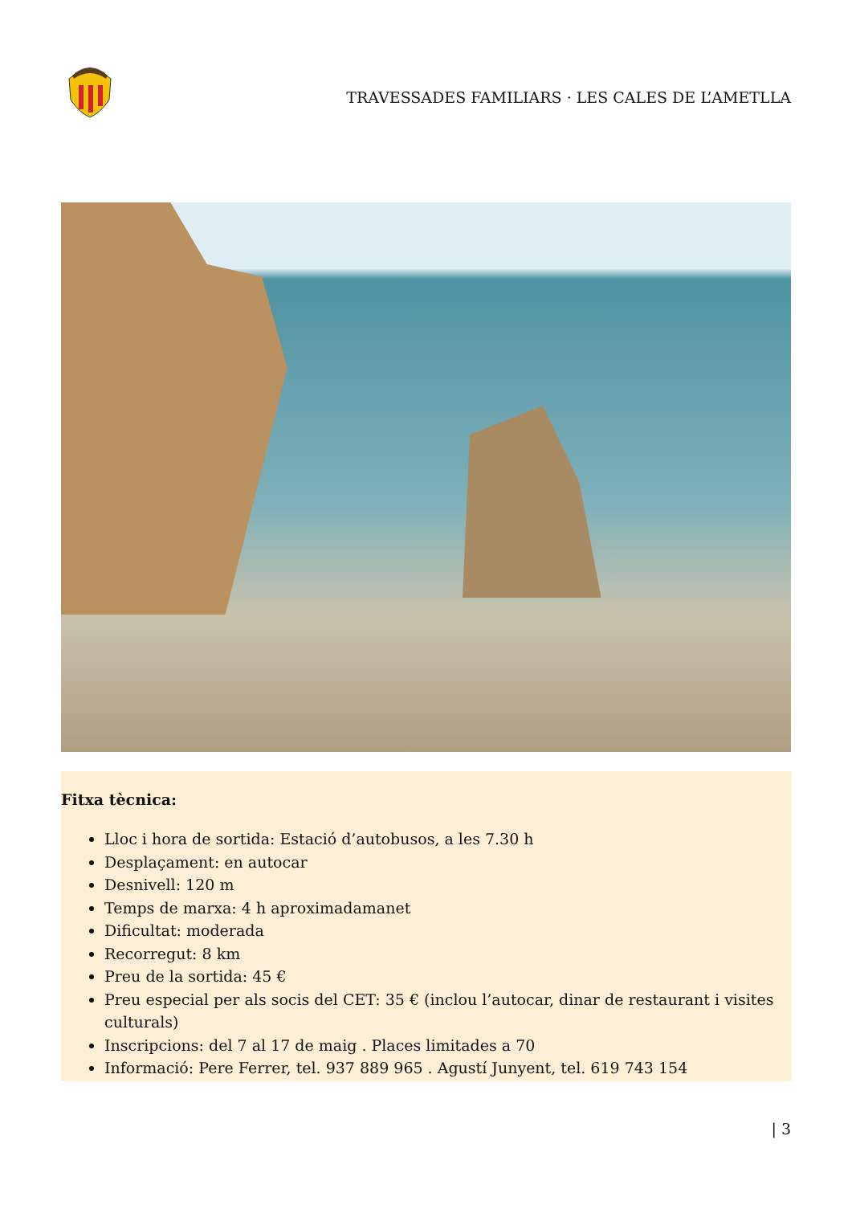TRAVESSADES FAMILIARS · LES CALES DE L’AMETLLA
Fitxa tècnica:
Lloc i hora de sortida: Estació d’autobusos, a les 7.30 h
Desplaçament: en autocar
Desnivell: 120 m
Temps de marxa: 4 h aproximadamanet
Dificultat: moderada
Recorregut: 8 km
Preu de la sortida: 45 €
Preu especial per als socis del CET: 35 € (inclou l’autocar, dinar de restaurant i visites culturals)
Inscripcions: del 7 al 17 de maig . Places limitades a 70
Informació: Pere Ferrer, tel. 937 889 965 . Agustí Junyent, tel. 619 743 154
| 3